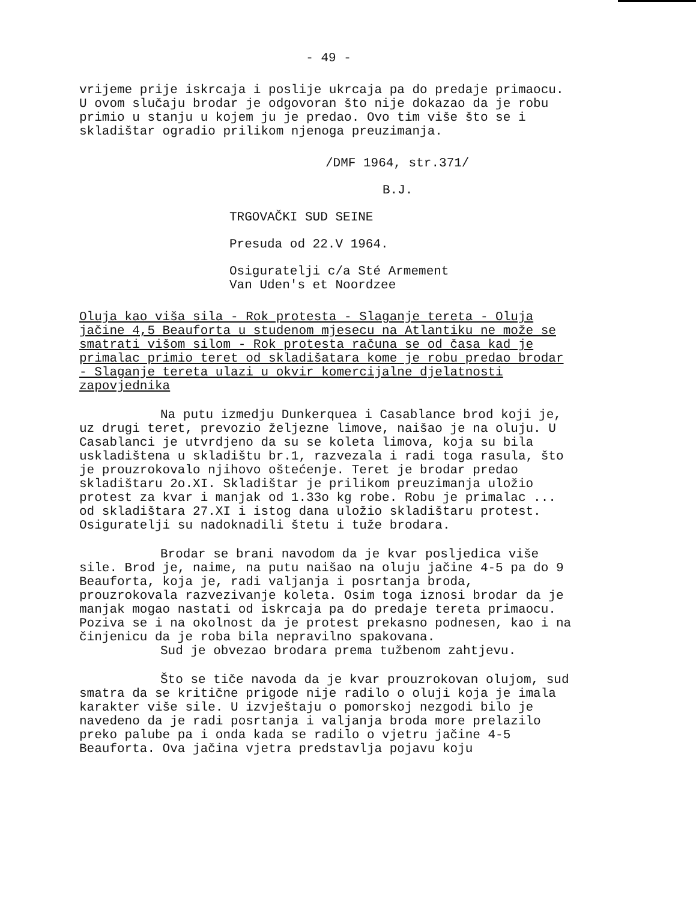- 49 -
vrijeme prije iskrcaja i poslije ukrcaja pa do predaje primaocu. U ovom slučaju brodar je odgovoran što nije dokazao da je robu primio u stanju u kojem ju je predao. Ovo tim više što se i skladištar ogradio prilikom njenoga preuzimanja.
/DMF 1964, str.371/
B.J.
TRGOVAČKI SUD SEINE
Presuda od 22.V 1964.
Osiguratelji c/a Sté Armement
Van Uden's et Noordzee
Oluja kao viša sila - Rok protesta - Slaganje tereta - Oluja jačine 4,5 Beauforta u studenom mjesecu na Atlantiku ne može se smatrati višom silom - Rok protesta računa se od časa kad je primalac primio teret od skladišatara kome je robu predao brodar - Slaganje tereta ulazi u okvir komercijalne djelatnosti zapovjednika
Na putu izmedju Dunkerquea i Casablance brod koji je, uz drugi teret, prevozio željezne limove, naišao je na oluju. U Casablanci je utvrdjeno da su se koleta limova, koja su bila uskladištena u skladištu br.1, razvezala i radi toga rasula, što je prouzrokovalo njihovo oštećenje. Teret je brodar predao skladištaru 2o.XI. Skladištar je prilikom preuzimanja uložio protest za kvar i manjak od 1.33o kg robe. Robu je primalac ... od skladištara 27.XI i istog dana uložio skladištaru protest. Osiguratelji su nadoknadili štetu i tuže brodara.
Brodar se brani navodom da je kvar posljedica više sile. Brod je, naime, na putu naišao na oluju jačine 4-5 pa do 9 Beauforta, koja je, radi valjanja i posrtanja broda, prouzrokovala razvezivanje koleta. Osim toga iznosi brodar da je manjak mogao nastati od iskrcaja pa do predaje tereta primaocu. Poziva se i na okolnost da je protest prekasno podnesen, kao i na činjenicu da je roba bila nepravilno spakovana.
Sud je obvezao brodara prema tužbenom zahtjevu.
Što se tiče navoda da je kvar prouzrokovan olujom, sud smatra da se kritične prigode nije radilo o oluji koja je imala karakter više sile. U izvještaju o pomorskoj nezgodi bilo je navedeno da je radi posrtanja i valjanja broda more prelazilo preko palube pa i onda kada se radilo o vjetru jačine 4-5 Beauforta. Ova jačina vjetra predstavlja pojavu koju